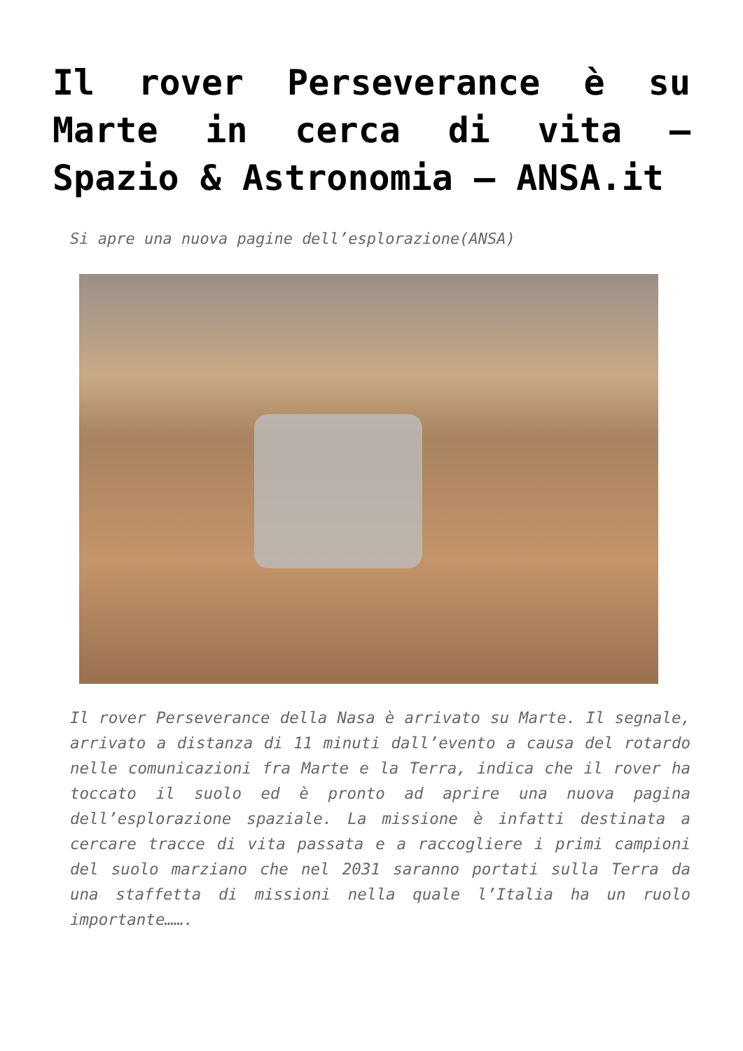Il rover Perseverance è su Marte in cerca di vita – Spazio & Astronomia – ANSA.it
Si apre una nuova pagine dell’esplorazione(ANSA)
Il rover Perseverance della Nasa è arrivato su Marte. Il segnale, arrivato a distanza di 11 minuti dall’evento a causa del rotardo nelle comunicazioni fra Marte e la Terra, indica che il rover ha toccato il suolo ed è pronto ad aprire una nuova pagina dell’esplorazione spaziale. La missione è infatti destinata a cercare tracce di vita passata e a raccogliere i primi campioni del suolo marziano che nel 2031 saranno portati sulla Terra da una staffetta di missioni nella quale l’Italia ha un ruolo importante…….